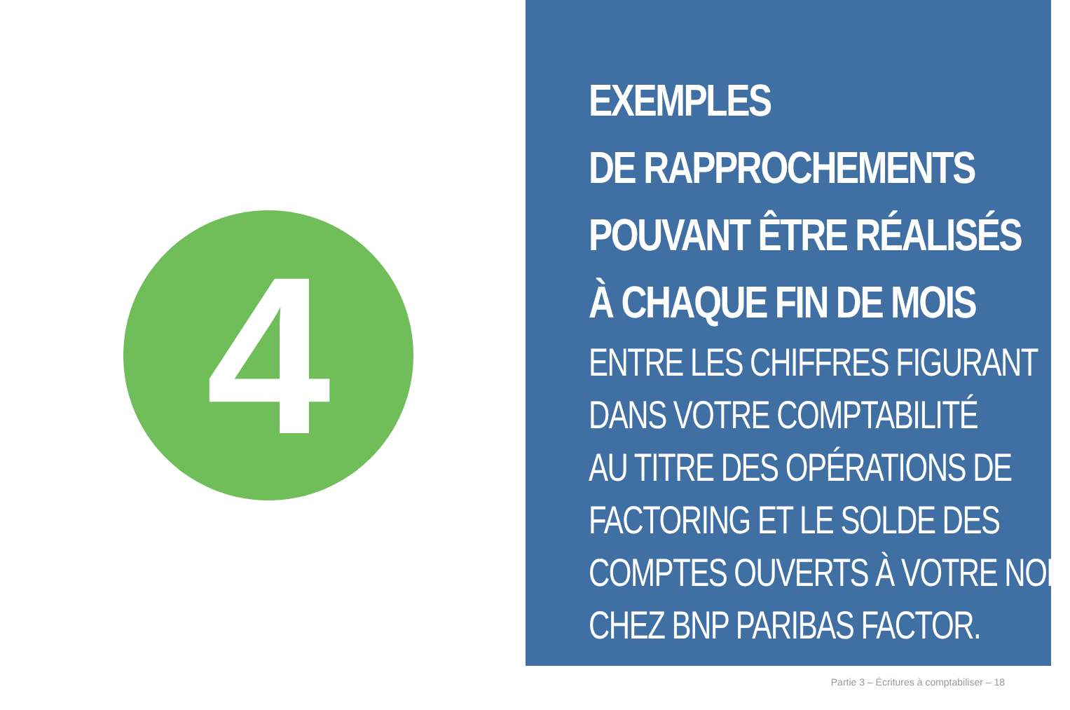4
EXEMPLES
DE RAPPROCHEMENTS
POUVANT ÊTRE RÉALISÉS
À CHAQUE FIN DE MOIS
ENTRE LES CHIFFRES FIGURANT
DANS VOTRE COMPTABILITÉ
AU TITRE DES OPÉRATIONS DE
FACTORING ET LE SOLDE DES
COMPTES OUVERTS À VOTRE NOM
CHEZ BNP PARIBAS FACTOR.
Partie 3 – Écritures à comptabiliser – 18